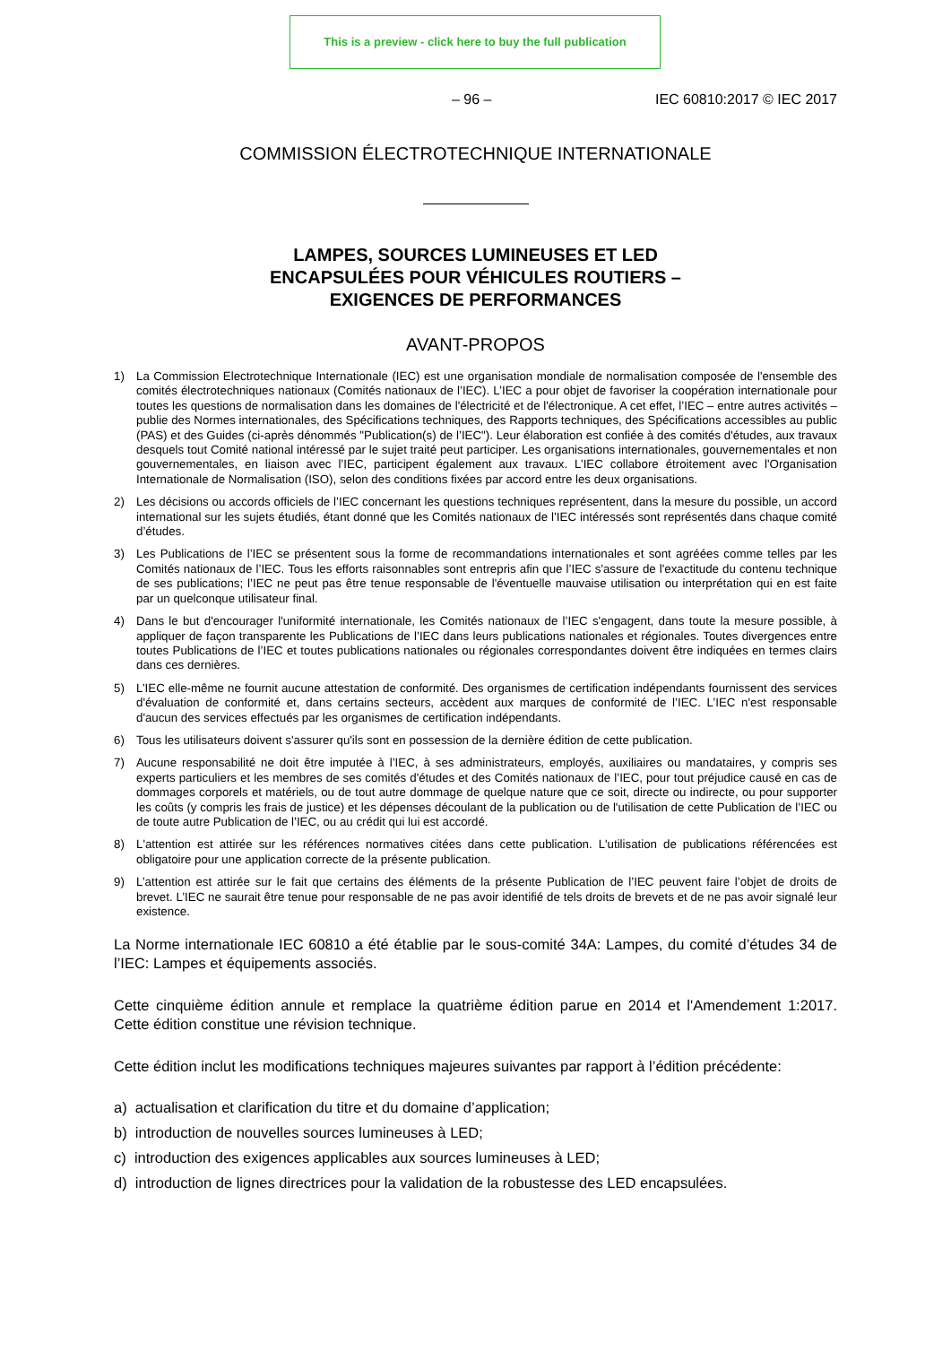This is a preview - click here to buy the full publication
– 96 – IEC 60810:2017 © IEC 2017
COMMISSION ÉLECTROTECHNIQUE INTERNATIONALE
LAMPES, SOURCES LUMINEUSES ET LED
ENCAPSULÉES POUR VÉHICULES ROUTIERS –
EXIGENCES DE PERFORMANCES
AVANT-PROPOS
1) La Commission Electrotechnique Internationale (IEC) est une organisation mondiale de normalisation composée de l'ensemble des comités électrotechniques nationaux (Comités nationaux de l’IEC). L’IEC a pour objet de favoriser la coopération internationale pour toutes les questions de normalisation dans les domaines de l'électricité et de l'électronique. A cet effet, l’IEC – entre autres activités – publie des Normes internationales, des Spécifications techniques, des Rapports techniques, des Spécifications accessibles au public (PAS) et des Guides (ci-après dénommés "Publication(s) de l’IEC"). Leur élaboration est confiée à des comités d'études, aux travaux desquels tout Comité national intéressé par le sujet traité peut participer. Les organisations internationales, gouvernementales et non gouvernementales, en liaison avec l’IEC, participent également aux travaux. L’IEC collabore étroitement avec l'Organisation Internationale de Normalisation (ISO), selon des conditions fixées par accord entre les deux organisations.
2) Les décisions ou accords officiels de l’IEC concernant les questions techniques représentent, dans la mesure du possible, un accord international sur les sujets étudiés, étant donné que les Comités nationaux de l’IEC intéressés sont représentés dans chaque comité d’études.
3) Les Publications de l’IEC se présentent sous la forme de recommandations internationales et sont agréées comme telles par les Comités nationaux de l’IEC. Tous les efforts raisonnables sont entrepris afin que l’IEC s'assure de l'exactitude du contenu technique de ses publications; l’IEC ne peut pas être tenue responsable de l'éventuelle mauvaise utilisation ou interprétation qui en est faite par un quelconque utilisateur final.
4) Dans le but d'encourager l'uniformité internationale, les Comités nationaux de l’IEC s'engagent, dans toute la mesure possible, à appliquer de façon transparente les Publications de l’IEC dans leurs publications nationales et régionales. Toutes divergences entre toutes Publications de l’IEC et toutes publications nationales ou régionales correspondantes doivent être indiquées en termes clairs dans ces dernières.
5) L’IEC elle-même ne fournit aucune attestation de conformité. Des organismes de certification indépendants fournissent des services d'évaluation de conformité et, dans certains secteurs, accèdent aux marques de conformité de l’IEC. L’IEC n'est responsable d'aucun des services effectués par les organismes de certification indépendants.
6) Tous les utilisateurs doivent s'assurer qu'ils sont en possession de la dernière édition de cette publication.
7) Aucune responsabilité ne doit être imputée à l’IEC, à ses administrateurs, employés, auxiliaires ou mandataires, y compris ses experts particuliers et les membres de ses comités d'études et des Comités nationaux de l’IEC, pour tout préjudice causé en cas de dommages corporels et matériels, ou de tout autre dommage de quelque nature que ce soit, directe ou indirecte, ou pour supporter les coûts (y compris les frais de justice) et les dépenses découlant de la publication ou de l'utilisation de cette Publication de l’IEC ou de toute autre Publication de l’IEC, ou au crédit qui lui est accordé.
8) L'attention est attirée sur les références normatives citées dans cette publication. L'utilisation de publications référencées est obligatoire pour une application correcte de la présente publication.
9) L’attention est attirée sur le fait que certains des éléments de la présente Publication de l’IEC peuvent faire l’objet de droits de brevet. L’IEC ne saurait être tenue pour responsable de ne pas avoir identifié de tels droits de brevets et de ne pas avoir signalé leur existence.
La Norme internationale IEC 60810 a été établie par le sous-comité 34A: Lampes, du comité d’études 34 de l’IEC: Lampes et équipements associés.
Cette cinquième édition annule et remplace la quatrième édition parue en 2014 et l'Amendement 1:2017. Cette édition constitue une révision technique.
Cette édition inclut les modifications techniques majeures suivantes par rapport à l’édition précédente:
a) actualisation et clarification du titre et du domaine d’application;
b) introduction de nouvelles sources lumineuses à LED;
c) introduction des exigences applicables aux sources lumineuses à LED;
d) introduction de lignes directrices pour la validation de la robustesse des LED encapsulées.